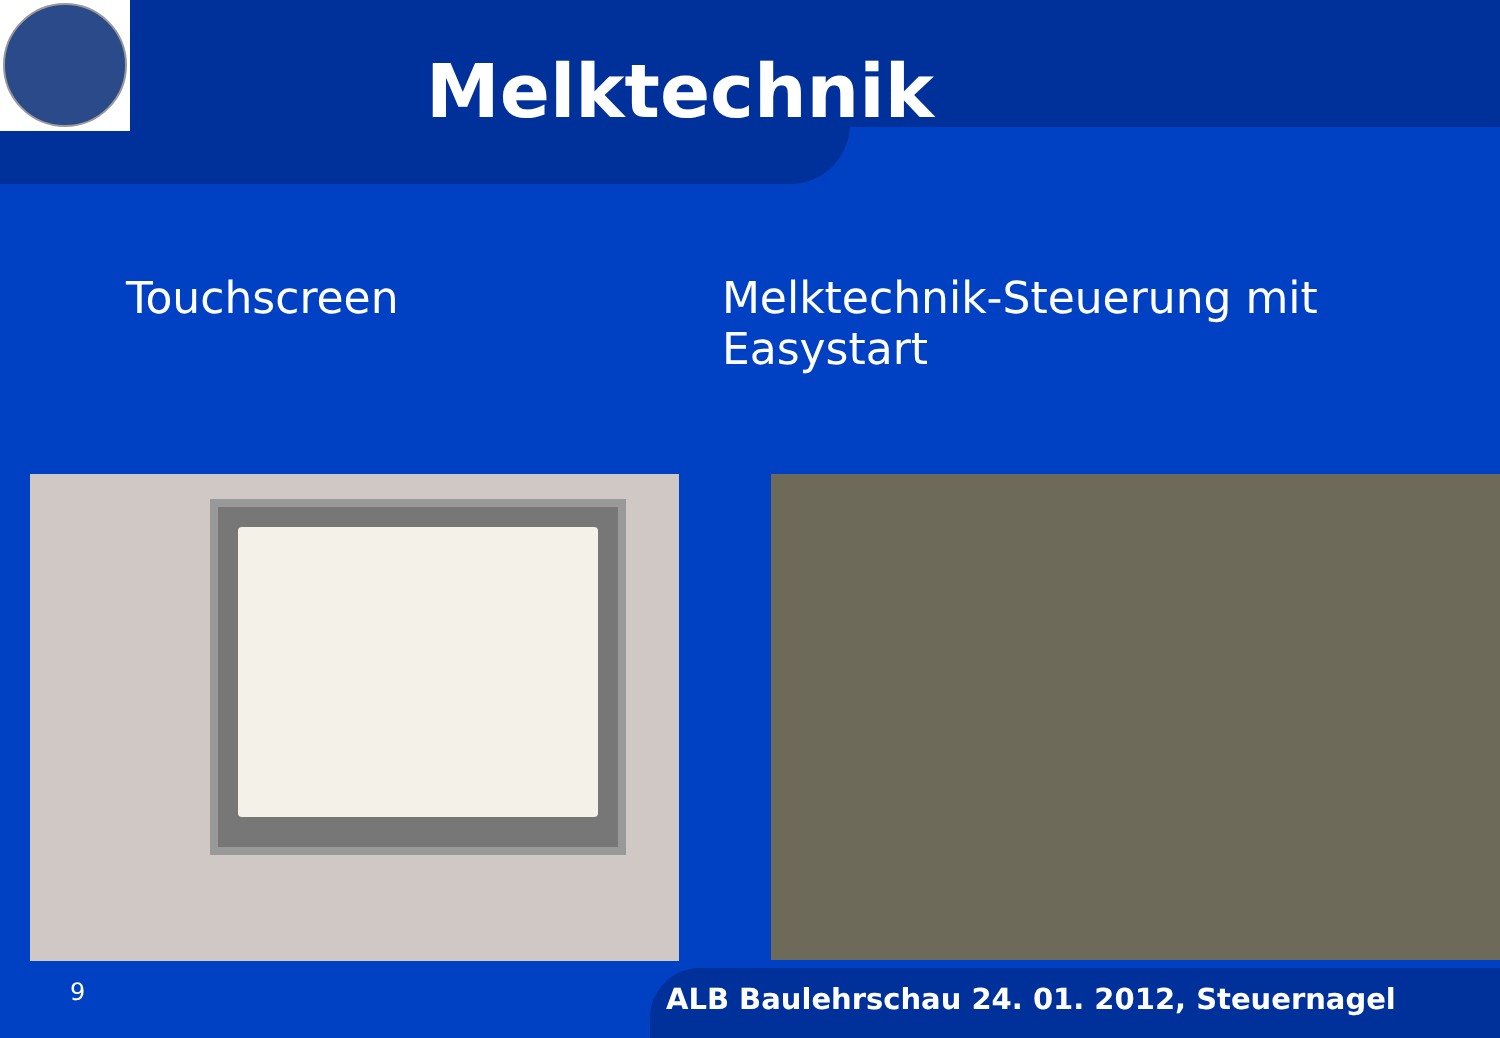Melktechnik
Touchscreen Melktechnik-Steuerung mit Easystart
9
ALB Baulehrschau 24. 01. 2012, Steuernagel